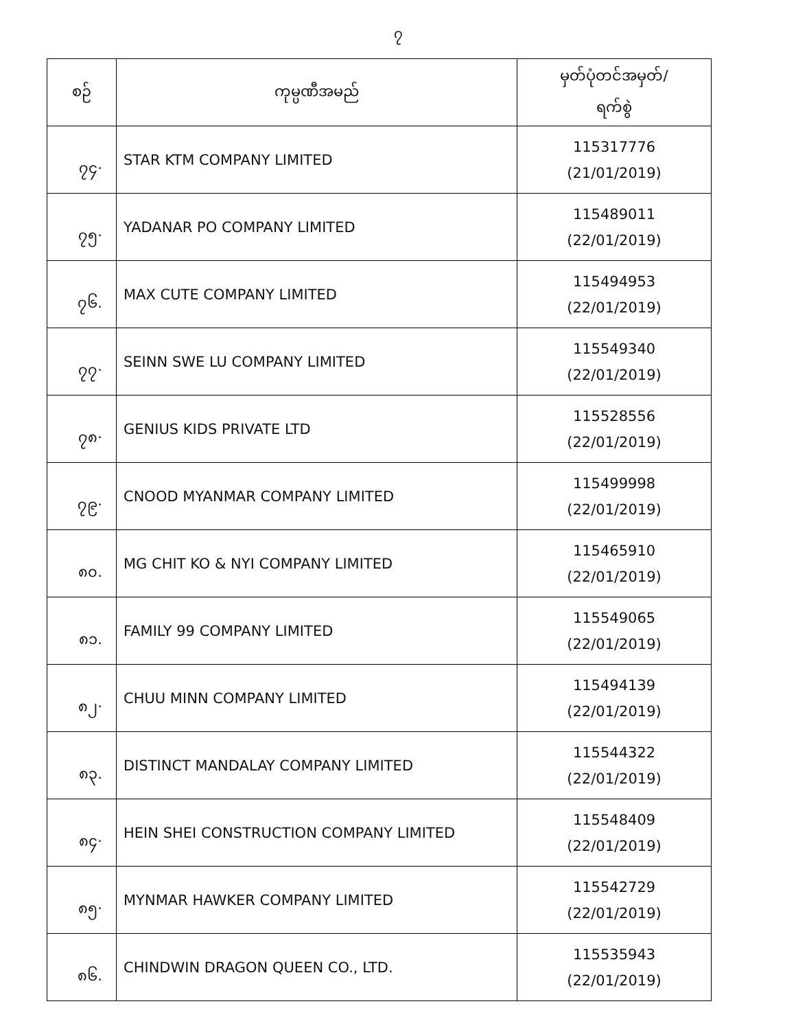၇
| စဉ် | ကုမ္ပဏီအမည် | မှတ်ပုံတင်အမှတ်/ ရက်စွဲ |
| --- | --- | --- |
| ၇၄· | STAR KTM COMPANY LIMITED | 115317776 (21/01/2019) |
| ၇၅· | YADANAR PO COMPANY LIMITED | 115489011 (22/01/2019) |
| ၇၆. | MAX CUTE COMPANY LIMITED | 115494953 (22/01/2019) |
| ၇၇· | SEINN SWE LU COMPANY LIMITED | 115549340 (22/01/2019) |
| ၇၈· | GENIUS KIDS PRIVATE LTD | 115528556 (22/01/2019) |
| ၇၉· | CNOOD MYANMAR COMPANY LIMITED | 115499998 (22/01/2019) |
| ၈၀. | MG CHIT KO & NYI COMPANY LIMITED | 115465910 (22/01/2019) |
| ၈၁. | FAMILY 99 COMPANY LIMITED | 115549065 (22/01/2019) |
| ၈၂· | CHUU MINN COMPANY LIMITED | 115494139 (22/01/2019) |
| ၈၃. | DISTINCT MANDALAY COMPANY LIMITED | 115544322 (22/01/2019) |
| ၈၄· | HEIN SHEI CONSTRUCTION COMPANY LIMITED | 115548409 (22/01/2019) |
| ၈၅· | MYNMAR HAWKER COMPANY LIMITED | 115542729 (22/01/2019) |
| ၈၆. | CHINDWIN DRAGON QUEEN CO., LTD. | 115535943 (22/01/2019) |